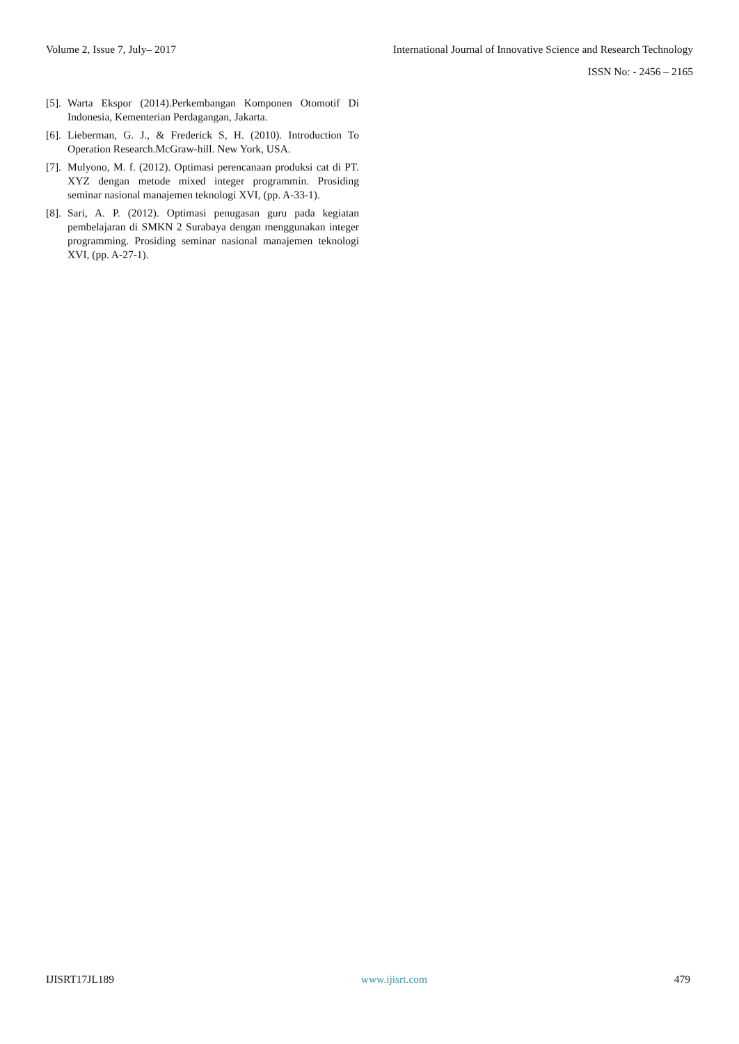Volume 2, Issue 7, July– 2017 International Journal of Innovative Science and Research Technology
ISSN No: - 2456 – 2165
[5]. Warta Ekspor (2014).Perkembangan Komponen Otomotif Di Indonesia, Kementerian Perdagangan, Jakarta.
[6]. Lieberman, G. J., & Frederick S, H. (2010). Introduction To Operation Research.McGraw-hill. New York, USA.
[7]. Mulyono, M. f. (2012). Optimasi perencanaan produksi cat di PT. XYZ dengan metode mixed integer programmin. Prosiding seminar nasional manajemen teknologi XVI, (pp. A-33-1).
[8]. Sari, A. P. (2012). Optimasi penugasan guru pada kegiatan pembelajaran di SMKN 2 Surabaya dengan menggunakan integer programming. Prosiding seminar nasional manajemen teknologi XVI, (pp. A-27-1).
IJISRT17JL189 www.ijisrt.com 479